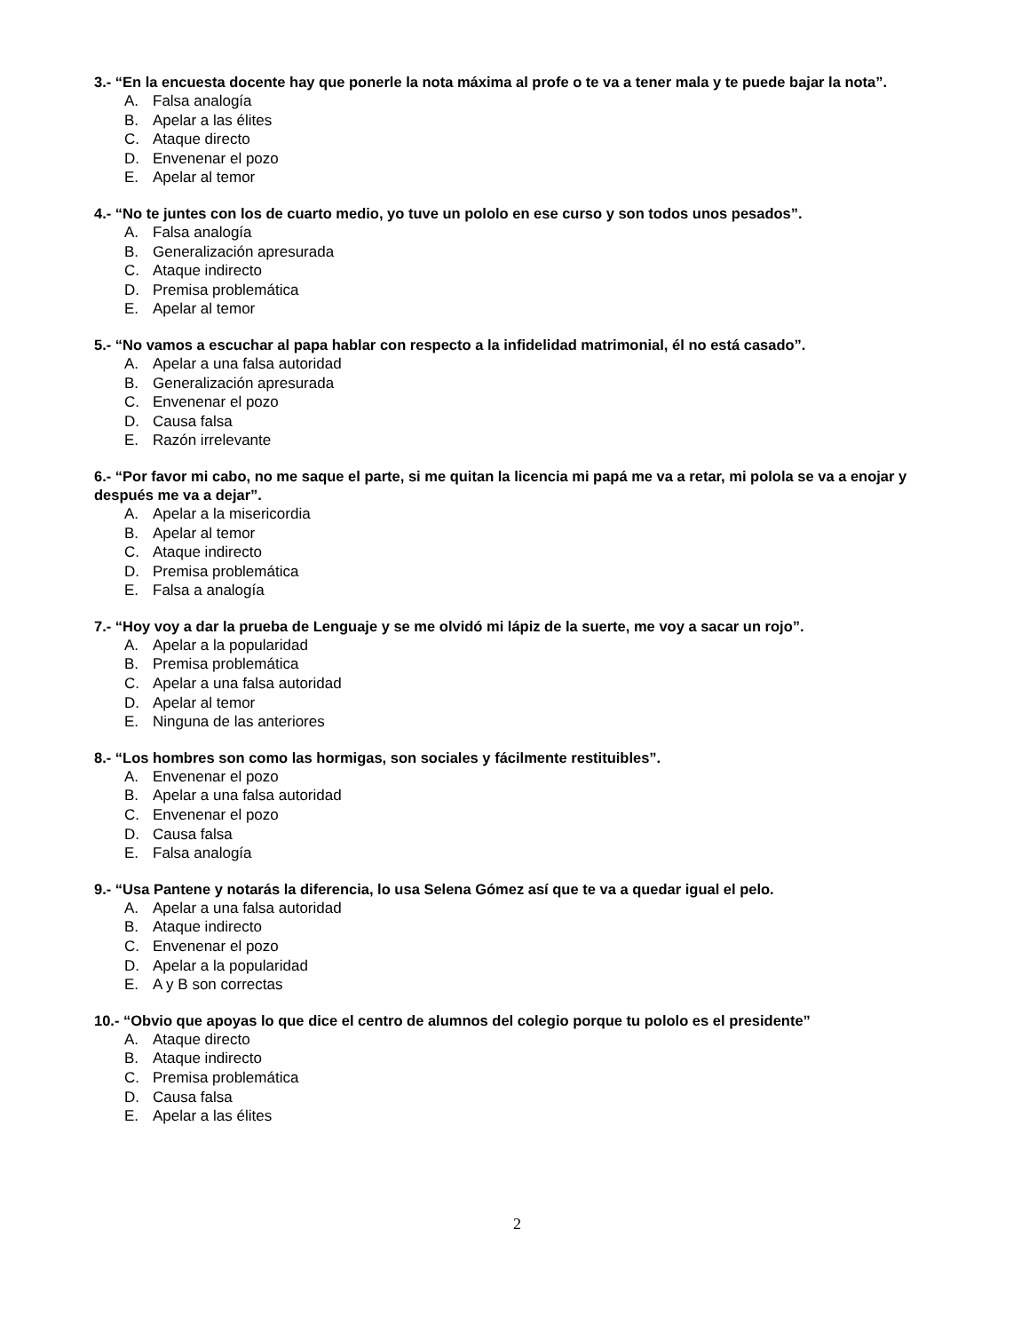3.- “En la encuesta docente hay que ponerle la nota máxima al profe o te va a tener mala y te puede bajar la nota”.
A. Falsa analogía
B. Apelar a las élites
C. Ataque directo
D. Envenenar el pozo
E. Apelar al temor
4.- “No te juntes con los de cuarto medio, yo tuve un pololo en ese curso y son todos unos pesados”.
A. Falsa analogía
B. Generalización apresurada
C. Ataque indirecto
D. Premisa problemática
E. Apelar al temor
5.- “No vamos a escuchar al papa hablar con respecto a la infidelidad matrimonial, él no está casado”.
A. Apelar a una falsa autoridad
B. Generalización apresurada
C. Envenenar el pozo
D. Causa falsa
E. Razón irrelevante
6.- “Por favor mi cabo, no me saque el parte, si me quitan la licencia mi papá me va a retar, mi polola se va a enojar y después me va a dejar”.
A. Apelar a la misericordia
B. Apelar al temor
C. Ataque indirecto
D. Premisa problemática
E. Falsa a analogía
7.- “Hoy voy a dar la prueba de Lenguaje y se me olvidó mi lápiz de la suerte, me voy a sacar un rojo”.
A. Apelar a la popularidad
B. Premisa problemática
C. Apelar a una falsa autoridad
D. Apelar al temor
E. Ninguna de las anteriores
8.- “Los hombres son como las hormigas, son sociales y fácilmente restituibles”.
A. Envenenar el pozo
B. Apelar a una falsa autoridad
C. Envenenar el pozo
D. Causa falsa
E. Falsa analogía
9.- “Usa Pantene y notarás la diferencia, lo usa Selena Gómez así que te va a quedar igual el pelo.
A. Apelar a una falsa autoridad
B. Ataque indirecto
C. Envenenar el pozo
D. Apelar a la popularidad
E. A y B son correctas
10.- “Obvio que apoyas lo que dice el centro de alumnos del colegio porque tu pololo es el presidente”
A. Ataque directo
B. Ataque indirecto
C. Premisa problemática
D. Causa falsa
E. Apelar a las élites
2